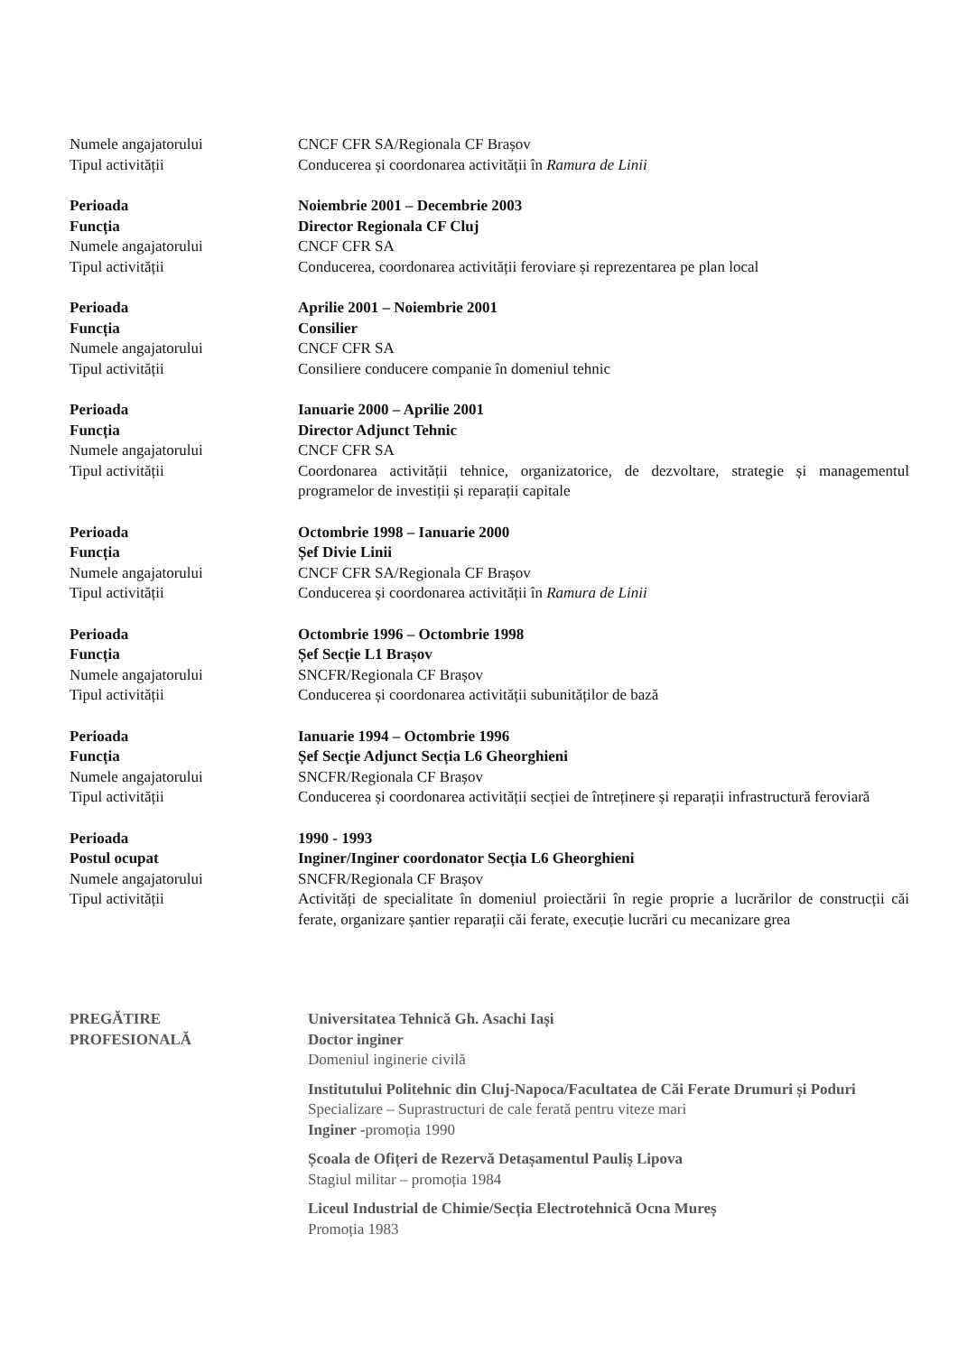Numele angajatorului CNCF CFR SA/Regionala CF Brașov
Tipul activității Conducerea și coordonarea activității în Ramura de Linii
Perioada Noiembrie 2001 – Decembrie 2003
Funcția Director Regionala CF Cluj
Numele angajatorului CNCF CFR SA
Tipul activității Conducerea, coordonarea activității feroviare și reprezentarea pe plan local
Perioada Aprilie 2001 – Noiembrie 2001
Funcția Consilier
Numele angajatorului CNCF CFR SA
Tipul activității Consiliere conducere companie în domeniul tehnic
Perioada Ianuarie 2000 – Aprilie 2001
Funcția Director Adjunct Tehnic
Numele angajatorului CNCF CFR SA
Tipul activității Coordonarea activității tehnice, organizatorice, de dezvoltare, strategie și managementul programelor de investiții și reparații capitale
Perioada Octombrie 1998 – Ianuarie 2000
Funcția Șef Divie Linii
Numele angajatorului CNCF CFR SA/Regionala CF Brașov
Tipul activității Conducerea și coordonarea activității în Ramura de Linii
Perioada Octombrie 1996 – Octombrie 1998
Funcția Șef Secție L1 Brașov
Numele angajatorului SNCFR/Regionala CF Brașov
Tipul activității Conducerea și coordonarea activității subunităților de bază
Perioada Ianuarie 1994 – Octombrie 1996
Funcția Șef Secție Adjunct Secția L6 Gheorghieni
Numele angajatorului SNCFR/Regionala CF Brașov
Tipul activității Conducerea și coordonarea activității secției de întreținere și reparații infrastructură feroviară
Perioada 1990 - 1993
Postul ocupat Inginer/Inginer coordonator Secția L6 Gheorghieni
Numele angajatorului SNCFR/Regionala CF Brașov
Tipul activității Activități de specialitate în domeniul proiectării în regie proprie a lucrărilor de construcții căi ferate, organizare șantier reparații căi ferate, execuție lucrări cu mecanizare grea
PREGĂTIRE
PROFESIONALĂ
Universitatea Tehnică Gh. Asachi Iași
Doctor inginer
Domeniul inginerie civilă
Institutului Politehnic din Cluj-Napoca/Facultatea de Căi Ferate Drumuri și Poduri
Specializare – Suprastructuri de cale ferată pentru viteze mari
Inginer -promoția 1990
Școala de Ofițeri de Rezervă Detașamentul Pauliș Lipova
Stagiul militar – promoția 1984
Liceul Industrial de Chimie/Secția Electrotehnică Ocna Mureș
Promoția 1983